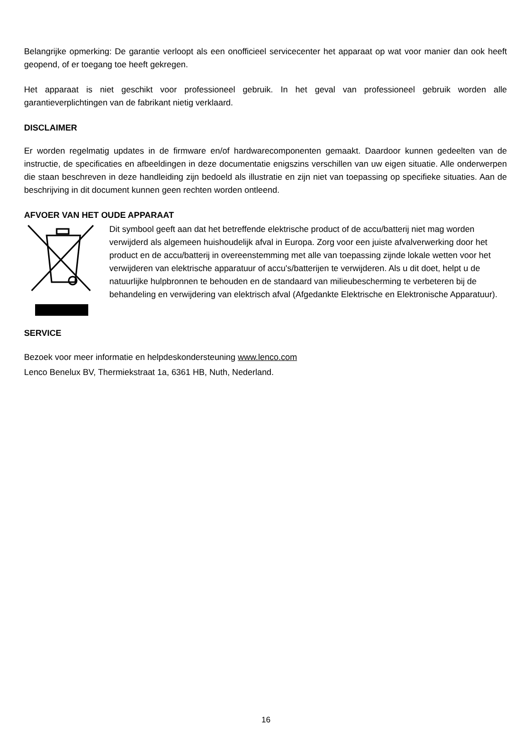Belangrijke opmerking: De garantie verloopt als een onofficieel servicecenter het apparaat op wat voor manier dan ook heeft geopend, of er toegang toe heeft gekregen.
Het apparaat is niet geschikt voor professioneel gebruik. In het geval van professioneel gebruik worden alle garantieverplichtingen van de fabrikant nietig verklaard.
DISCLAIMER
Er worden regelmatig updates in de firmware en/of hardwarecomponenten gemaakt. Daardoor kunnen gedeelten van de instructie, de specificaties en afbeeldingen in deze documentatie enigszins verschillen van uw eigen situatie. Alle onderwerpen die staan beschreven in deze handleiding zijn bedoeld als illustratie en zijn niet van toepassing op specifieke situaties. Aan de beschrijving in dit document kunnen geen rechten worden ontleend.
AFVOER VAN HET OUDE APPARAAT
Dit symbool geeft aan dat het betreffende elektrische product of de accu/batterij niet mag worden verwijderd als algemeen huishoudelijk afval in Europa. Zorg voor een juiste afvalverwerking door het product en de accu/batterij in overeenstemming met alle van toepassing zijnde lokale wetten voor het verwijderen van elektrische apparatuur of accu's/batterijen te verwijderen. Als u dit doet, helpt u de natuurlijke hulpbronnen te behouden en de standaard van milieubescherming te verbeteren bij de behandeling en verwijdering van elektrisch afval (Afgedankte Elektrische en Elektronische Apparatuur).
SERVICE
Bezoek voor meer informatie en helpdeskondersteuning www.lenco.com
Lenco Benelux BV, Thermiekstraat 1a, 6361 HB, Nuth, Nederland.
16